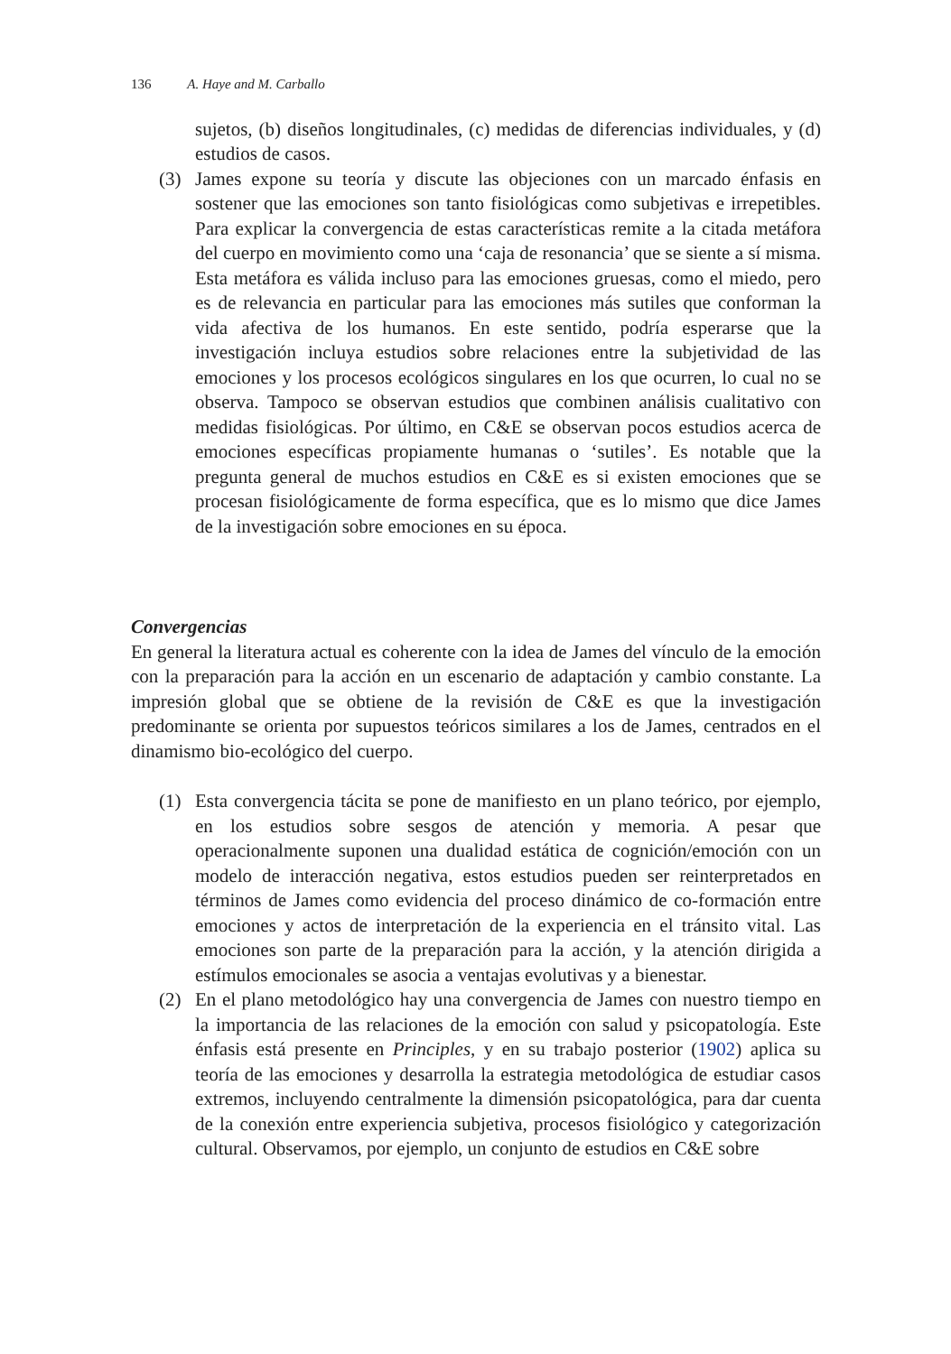136 A. Haye and M. Carballo
sujetos, (b) diseños longitudinales, (c) medidas de diferencias individuales, y (d) estudios de casos.
(3) James expone su teoría y discute las objeciones con un marcado énfasis en sostener que las emociones son tanto fisiológicas como subjetivas e irrepetibles. Para explicar la convergencia de estas características remite a la citada metáfora del cuerpo en movimiento como una ‘caja de resonancia’ que se siente a sí misma. Esta metáfora es válida incluso para las emociones gruesas, como el miedo, pero es de relevancia en particular para las emociones más sutiles que conforman la vida afectiva de los humanos. En este sentido, podría esperarse que la investigación incluya estudios sobre relaciones entre la subjetividad de las emociones y los procesos ecológicos singulares en los que ocurren, lo cual no se observa. Tampoco se observan estudios que combinen análisis cualitativo con medidas fisiológicas. Por último, en C&E se observan pocos estudios acerca de emociones específicas propiamente humanas o ‘sutiles’. Es notable que la pregunta general de muchos estudios en C&E es si existen emociones que se procesan fisiológicamente de forma específica, que es lo mismo que dice James de la investigación sobre emociones en su época.
Convergencias
En general la literatura actual es coherente con la idea de James del vínculo de la emoción con la preparación para la acción en un escenario de adaptación y cambio constante. La impresión global que se obtiene de la revisión de C&E es que la investigación predominante se orienta por supuestos teóricos similares a los de James, centrados en el dinamismo bio-ecológico del cuerpo.
(1) Esta convergencia tácita se pone de manifiesto en un plano teórico, por ejemplo, en los estudios sobre sesgos de atención y memoria. A pesar que operacionalmente suponen una dualidad estática de cognición/emoción con un modelo de interacción negativa, estos estudios pueden ser reinterpretados en términos de James como evidencia del proceso dinámico de co-formación entre emociones y actos de interpretación de la experiencia en el tránsito vital. Las emociones son parte de la preparación para la acción, y la atención dirigida a estímulos emocionales se asocia a ventajas evolutivas y a bienestar.
(2) En el plano metodológico hay una convergencia de James con nuestro tiempo en la importancia de las relaciones de la emoción con salud y psicopatología. Este énfasis está presente en Principles, y en su trabajo posterior (1902) aplica su teoría de las emociones y desarrolla la estrategia metodológica de estudiar casos extremos, incluyendo centralmente la dimensión psicopatológica, para dar cuenta de la conexión entre experiencia subjetiva, procesos fisiológico y categorización cultural. Observamos, por ejemplo, un conjunto de estudios en C&E sobre